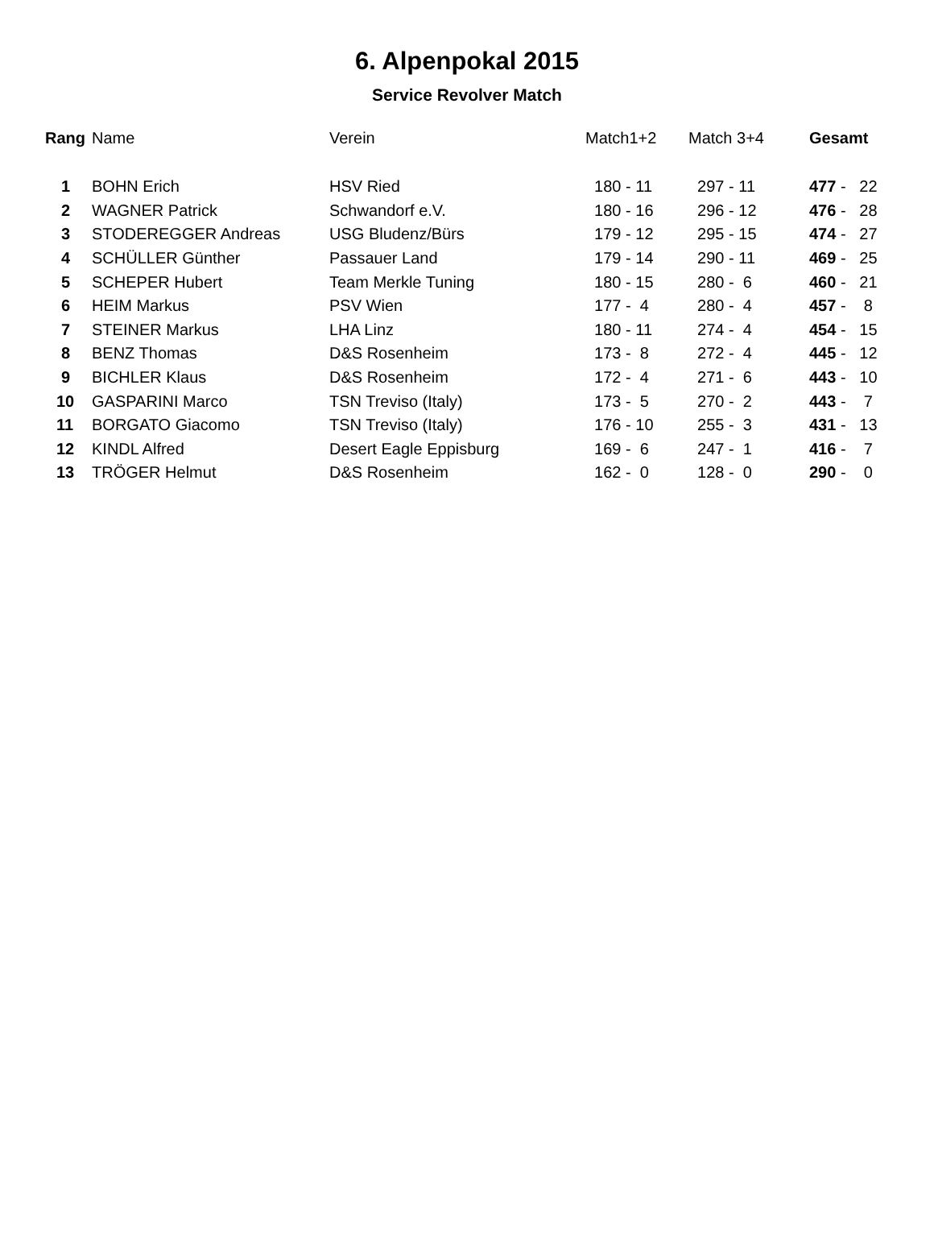6. Alpenpokal 2015
Service Revolver Match
| Rang | Name | Verein | Match1+2 | Match 3+4 | Gesamt |
| --- | --- | --- | --- | --- | --- |
| 1 | BOHN Erich | HSV Ried | 180 - 11 | 297 - 11 | 477 - 22 |
| 2 | WAGNER Patrick | Schwandorf e.V. | 180 - 16 | 296 - 12 | 476 - 28 |
| 3 | STODEREGGER Andreas | USG Bludenz/Bürs | 179 - 12 | 295 - 15 | 474 - 27 |
| 4 | SCHÜLLER Günther | Passauer Land | 179 - 14 | 290 - 11 | 469 - 25 |
| 5 | SCHEPER Hubert | Team Merkle Tuning | 180 - 15 | 280 - 6 | 460 - 21 |
| 6 | HEIM Markus | PSV Wien | 177 - 4 | 280 - 4 | 457 - 8 |
| 7 | STEINER Markus | LHA Linz | 180 - 11 | 274 - 4 | 454 - 15 |
| 8 | BENZ Thomas | D&S Rosenheim | 173 - 8 | 272 - 4 | 445 - 12 |
| 9 | BICHLER Klaus | D&S Rosenheim | 172 - 4 | 271 - 6 | 443 - 10 |
| 10 | GASPARINI Marco | TSN Treviso (Italy) | 173 - 5 | 270 - 2 | 443 - 7 |
| 11 | BORGATO Giacomo | TSN Treviso (Italy) | 176 - 10 | 255 - 3 | 431 - 13 |
| 12 | KINDL Alfred | Desert Eagle Eppisburg | 169 - 6 | 247 - 1 | 416 - 7 |
| 13 | TRÖGER Helmut | D&S Rosenheim | 162 - 0 | 128 - 0 | 290 - 0 |